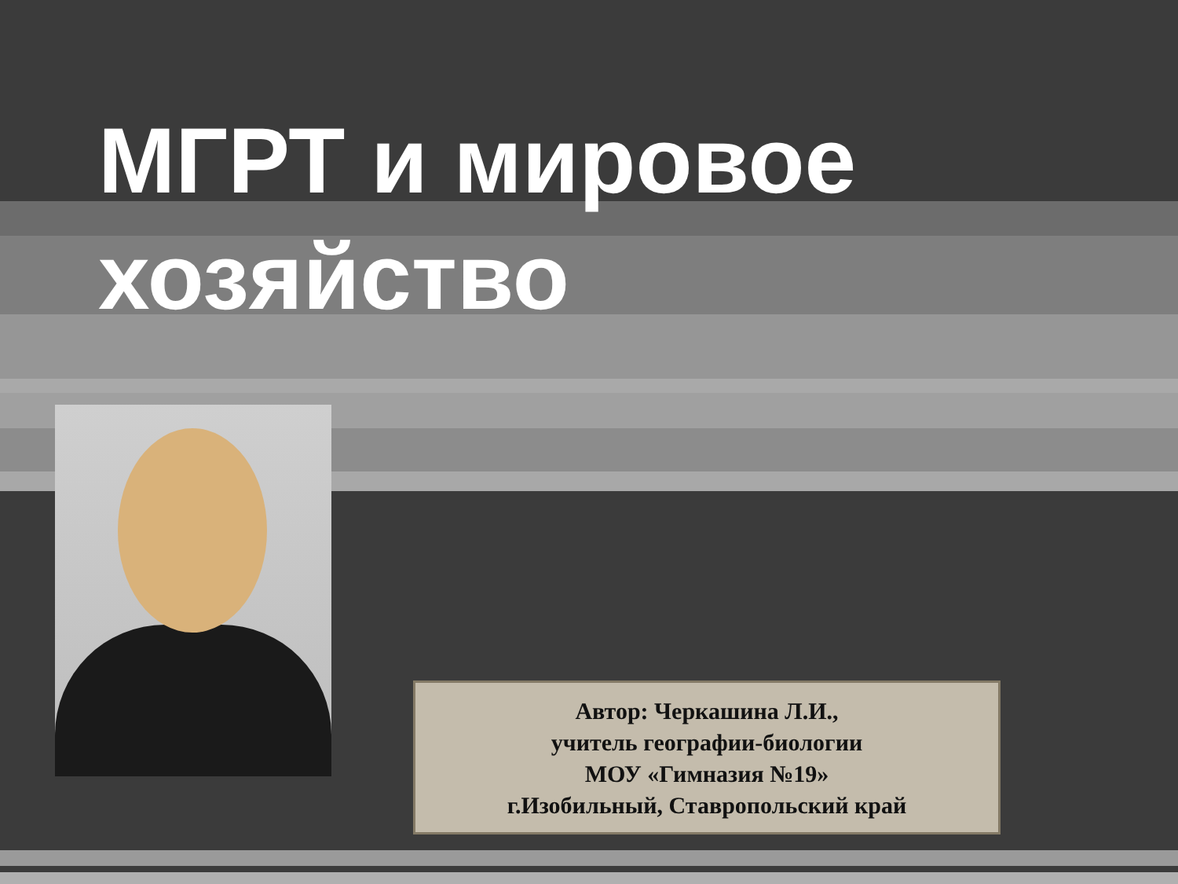МГРТ и мировое хозяйство
Автор: Черкашина Л.И.,
учитель географии-биологии
МОУ «Гимназия №19»
г.Изобильный, Ставропольский край